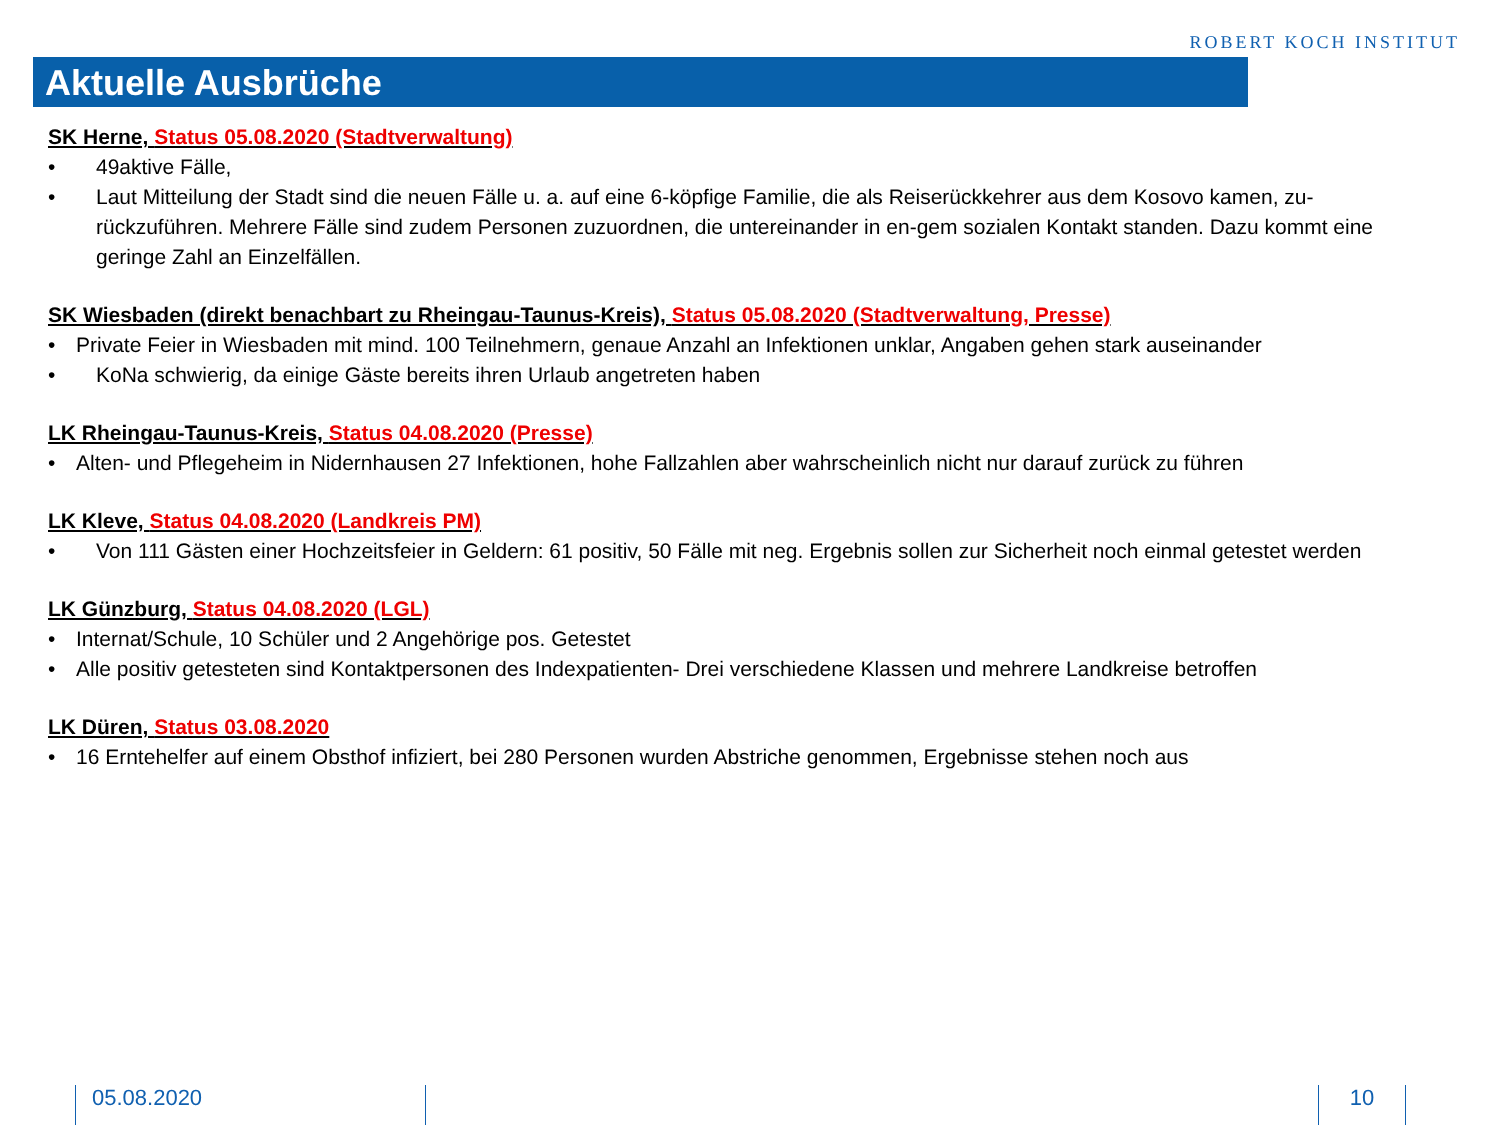ROBERT KOCH INSTITUT
Aktuelle Ausbrüche
SK Herne, Status 05.08.2020 (Stadtverwaltung)
49aktive Fälle,
Laut Mitteilung der Stadt sind die neuen Fälle u. a. auf eine 6-köpfige Familie, die als Reiserückkehrer aus dem Kosovo kamen, zu-rückzuführen. Mehrere Fälle sind zudem Personen zuzuordnen, die untereinander in en-gem sozialen Kontakt standen. Dazu kommt eine geringe Zahl an Einzelfällen.
SK Wiesbaden (direkt benachbart zu Rheingau-Taunus-Kreis), Status 05.08.2020 (Stadtverwaltung, Presse)
Private Feier in Wiesbaden mit mind. 100 Teilnehmern, genaue Anzahl an Infektionen unklar, Angaben gehen stark auseinander
KoNa schwierig, da einige Gäste bereits ihren Urlaub angetreten haben
LK Rheingau-Taunus-Kreis, Status 04.08.2020 (Presse)
Alten- und Pflegeheim in Nidernhausen 27 Infektionen, hohe Fallzahlen aber wahrscheinlich nicht nur darauf zurück zu führen
LK Kleve, Status 04.08.2020 (Landkreis PM)
Von 111 Gästen einer Hochzeitsfeier in Geldern: 61 positiv, 50 Fälle mit neg. Ergebnis sollen zur Sicherheit noch einmal getestet werden
LK Günzburg, Status 04.08.2020 (LGL)
Internat/Schule, 10 Schüler und 2 Angehörige pos. Getestet
Alle positiv getesteten sind Kontaktpersonen des Indexpatienten- Drei verschiedene Klassen und mehrere Landkreise betroffen
LK Düren, Status 03.08.2020
16 Erntehelfer auf einem Obsthof infiziert, bei 280 Personen wurden Abstriche genommen, Ergebnisse stehen noch aus
05.08.2020 10